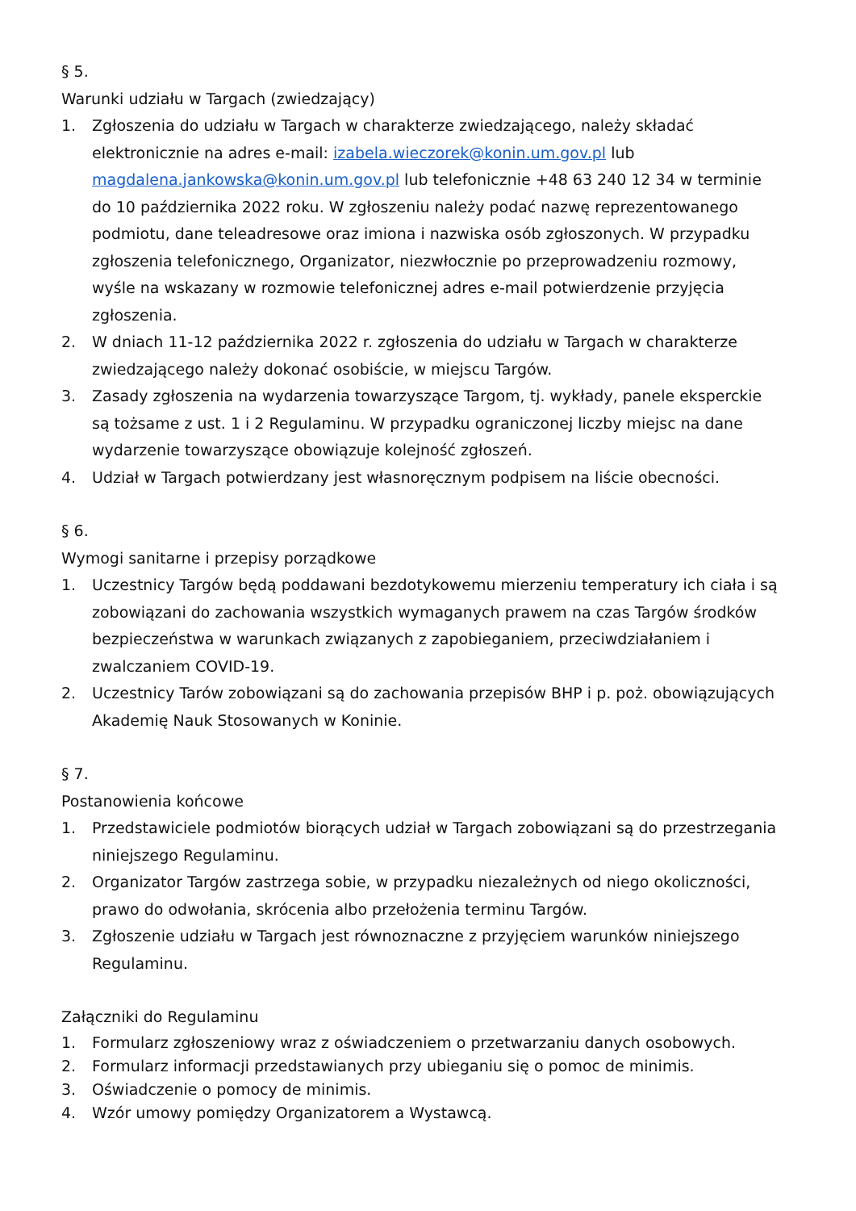§ 5.
Warunki udziału w Targach (zwiedzający)
1. Zgłoszenia do udziału w Targach w charakterze zwiedzającego, należy składać elektronicznie na adres e-mail: izabela.wieczorek@konin.um.gov.pl lub magdalena.jankowska@konin.um.gov.pl lub telefonicznie +48 63 240 12 34 w terminie do 10 października 2022 roku. W zgłoszeniu należy podać nazwę reprezentowanego podmiotu, dane teleadresowe oraz imiona i nazwiska osób zgłoszonych. W przypadku zgłoszenia telefonicznego, Organizator, niezwłocznie po przeprowadzeniu rozmowy, wyśle na wskazany w rozmowie telefonicznej adres e-mail potwierdzenie przyjęcia zgłoszenia.
2. W dniach 11-12 października 2022 r. zgłoszenia do udziału w Targach w charakterze zwiedzającego należy dokonać osobiście, w miejscu Targów.
3. Zasady zgłoszenia na wydarzenia towarzyszące Targom, tj. wykłady, panele eksperckie są tożsame z ust. 1 i 2 Regulaminu. W przypadku ograniczonej liczby miejsc na dane wydarzenie towarzyszące obowiązuje kolejność zgłoszeń.
4. Udział w Targach potwierdzany jest własnoręcznym podpisem na liście obecności.
§ 6.
Wymogi sanitarne i przepisy porządkowe
1. Uczestnicy Targów będą poddawani bezdotykowemu mierzeniu temperatury ich ciała i są zobowiązani do zachowania wszystkich wymaganych prawem na czas Targów środków bezpieczeństwa w warunkach związanych z zapobieganiem, przeciwdziałaniem i zwalczaniem COVID-19.
2. Uczestnicy Tarów zobowiązani są do zachowania przepisów BHP i p. poż. obowiązujących Akademię Nauk Stosowanych w Koninie.
§ 7.
Postanowienia końcowe
1. Przedstawiciele podmiotów biorących udział w Targach zobowiązani są do przestrzegania niniejszego Regulaminu.
2. Organizator Targów zastrzega sobie, w przypadku niezależnych od niego okoliczności, prawo do odwołania, skrócenia albo przełożenia terminu Targów.
3. Zgłoszenie udziału w Targach jest równoznaczne z przyjęciem warunków niniejszego Regulaminu.
Załączniki do Regulaminu
1. Formularz zgłoszeniowy wraz z oświadczeniem o przetwarzaniu danych osobowych.
2. Formularz informacji przedstawianych przy ubieganiu się o pomoc de minimis.
3. Oświadczenie o pomocy de minimis.
4. Wzór umowy pomiędzy Organizatorem a Wystawcą.